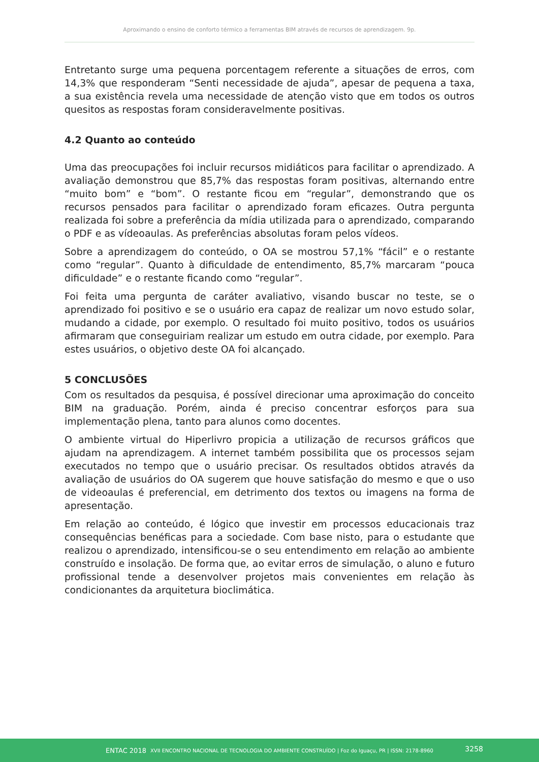Aproximando o ensino de conforto térmico a ferramentas BIM através de recursos de aprendizagem. 9p.
Entretanto surge uma pequena porcentagem referente a situações de erros, com 14,3% que responderam “Senti necessidade de ajuda”, apesar de pequena a taxa, a sua existência revela uma necessidade de atenção visto que em todos os outros quesitos as respostas foram consideravelmente positivas.
4.2 Quanto ao conteúdo
Uma das preocupações foi incluir recursos midiáticos para facilitar o aprendizado. A avaliação demonstrou que 85,7% das respostas foram positivas, alternando entre “muito bom” e “bom”. O restante ficou em “regular”, demonstrando que os recursos pensados para facilitar o aprendizado foram eficazes. Outra pergunta realizada foi sobre a preferência da mídia utilizada para o aprendizado, comparando o PDF e as vídeoaulas. As preferências absolutas foram pelos vídeos.
Sobre a aprendizagem do conteúdo, o OA se mostrou 57,1% “fácil” e o restante como “regular”. Quanto à dificuldade de entendimento, 85,7% marcaram “pouca dificuldade” e o restante ficando como “regular”.
Foi feita uma pergunta de caráter avaliativo, visando buscar no teste, se o aprendizado foi positivo e se o usuário era capaz de realizar um novo estudo solar, mudando a cidade, por exemplo. O resultado foi muito positivo, todos os usuários afirmaram que conseguiriam realizar um estudo em outra cidade, por exemplo. Para estes usuários, o objetivo deste OA foi alcançado.
5 CONCLUSÕES
Com os resultados da pesquisa, é possível direcionar uma aproximação do conceito BIM na graduação. Porém, ainda é preciso concentrar esforços para sua implementação plena, tanto para alunos como docentes.
O ambiente virtual do Hiperlivro propicia a utilização de recursos gráficos que ajudam na aprendizagem. A internet também possibilita que os processos sejam executados no tempo que o usuário precisar. Os resultados obtidos através da avaliação de usuários do OA sugerem que houve satisfação do mesmo e que o uso de videoaulas é preferencial, em detrimento dos textos ou imagens na forma de apresentação.
Em relação ao conteúdo, é lógico que investir em processos educacionais traz consequências benéficas para a sociedade. Com base nisto, para o estudante que realizou o aprendizado, intensificou-se o seu entendimento em relação ao ambiente construído e insolação. De forma que, ao evitar erros de simulação, o aluno e futuro profissional tende a desenvolver projetos mais convenientes em relação às condicionantes da arquitetura bioclimática.
ENTAC 2018 XVII ENCONTRO NACIONAL DE TECNOLOGIA DO AMBIENTE CONSTRUÍDO | Foz do Iguaçu, PR | ISSN: 2178-8960
3258